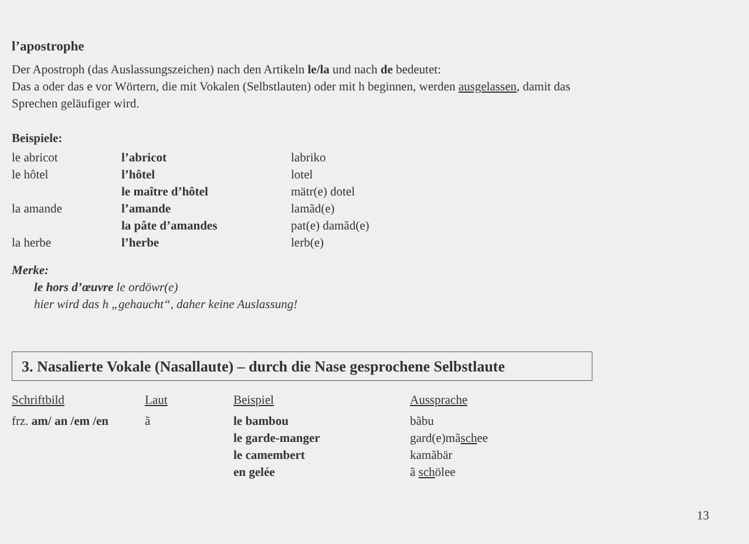l’apostrophe
Der Apostroph (das Auslassungszeichen) nach den Artikeln le/la und nach de bedeutet:
Das a oder das e vor Wörtern, die mit Vokalen (Selbstlauten) oder mit h beginnen, werden ausgelassen, damit das
Sprechen geläufiger wird.
Beispiele:
| le abricot | l’abricot | labriko |
| le hôtel | l’hôtel | lotel |
| | le maître d’hôtel | mätr(e) dotel |
| la amande | l’amande | lamãd(e) |
| | la pâte d’amandes | pat(e) damãd(e) |
| la herbe | l’herbe | lerb(e) |
Merke:
le hors d’œuvre le ordöwr(e)
hier wird das h „gehaucht“, daher keine Auslassung!
3. Nasalierte Vokale (Nasallaute) – durch die Nase gesprochene Selbstlaute
| Schriftbild | Laut | Beispiel | Aussprache |
| frz. am/ an /em /en | ã | le bambou | bãbu |
| | | le garde-manger | gard(e)mã sch ee |
| | | le camembert | kamãbär |
| | | en gelée | ã sch ölee |
13